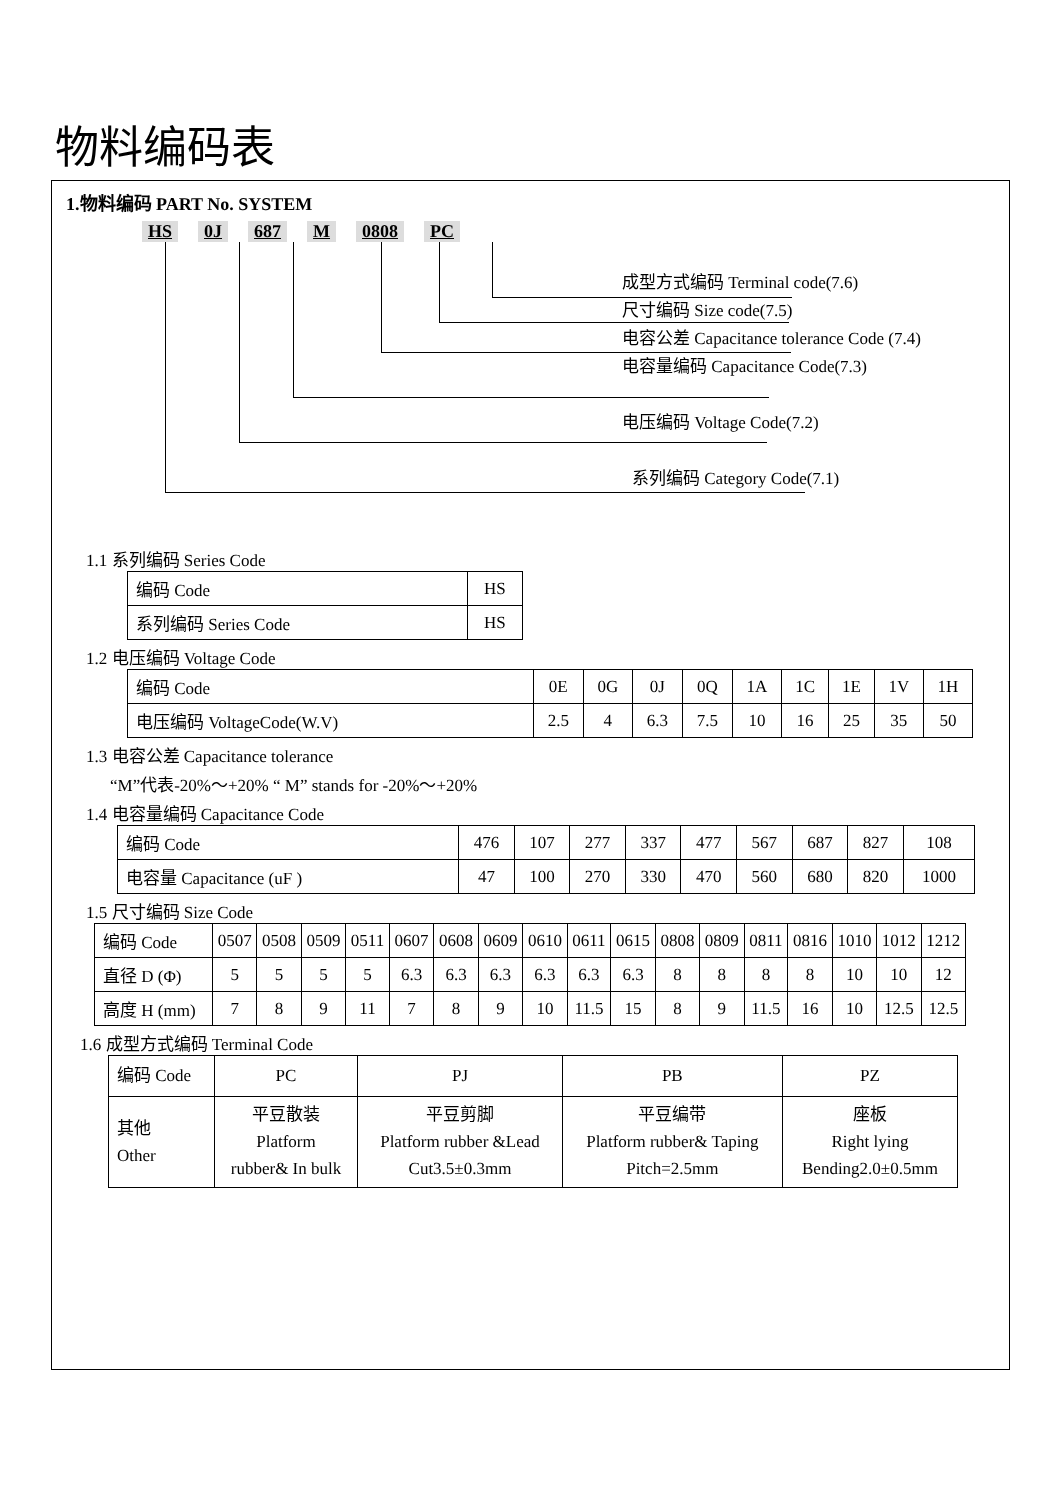物料编码表
1.物料编码 PART No. SYSTEM
HS 0J 687 M 0808 PC
成型方式编码 Terminal code(7.6)
尺寸编码 Size code(7.5)
电容公差 Capacitance tolerance Code (7.4)
电容量编码 Capacitance Code(7.3)
电压编码 Voltage Code(7.2)
系列编码 Category Code(7.1)
1.1 系列编码 Series Code
| 编码 Code | HS |
| 系列编码 Series Code | HS |
1.2 电压编码 Voltage Code
| 编码 Code | 0E | 0G | 0J | 0Q | 1A | 1C | 1E | 1V | 1H |
| 电压编码 VoltageCode(W.V) | 2.5 | 4 | 6.3 | 7.5 | 10 | 16 | 25 | 35 | 50 |
1.3 电容公差 Capacitance tolerance
“M”代表-20%～+20% “ M” stands for -20%～+20%
1.4 电容量编码 Capacitance Code
| 编码 Code | 476 | 107 | 277 | 337 | 477 | 567 | 687 | 827 | 108 |
| 电容量 Capacitance (uF ) | 47 | 100 | 270 | 330 | 470 | 560 | 680 | 820 | 1000 |
1.5 尺寸编码 Size Code
| 编码 Code | 0507 | 0508 | 0509 | 0511 | 0607 | 0608 | 0609 | 0610 | 0611 | 0615 | 0808 | 0809 | 0811 | 0816 | 1010 | 1012 | 1212 |
| 直径 D (Φ) | 5 | 5 | 5 | 5 | 6.3 | 6.3 | 6.3 | 6.3 | 6.3 | 6.3 | 8 | 8 | 8 | 8 | 10 | 10 | 12 |
| 高度 H (mm) | 7 | 8 | 9 | 11 | 7 | 8 | 9 | 10 | 11.5 | 15 | 8 | 9 | 11.5 | 16 | 10 | 12.5 | 12.5 |
1.6 成型方式编码 Terminal Code
| 编码 Code | PC | PJ | PB | PZ |
| 其他 Other | 平豆散装 Platform rubber& In bulk | 平豆剪脚 Platform rubber &Lead Cut3.5±0.3mm | 平豆编带 Platform rubber& Taping Pitch=2.5mm | 座板 Right lying Bending2.0±0.5mm |